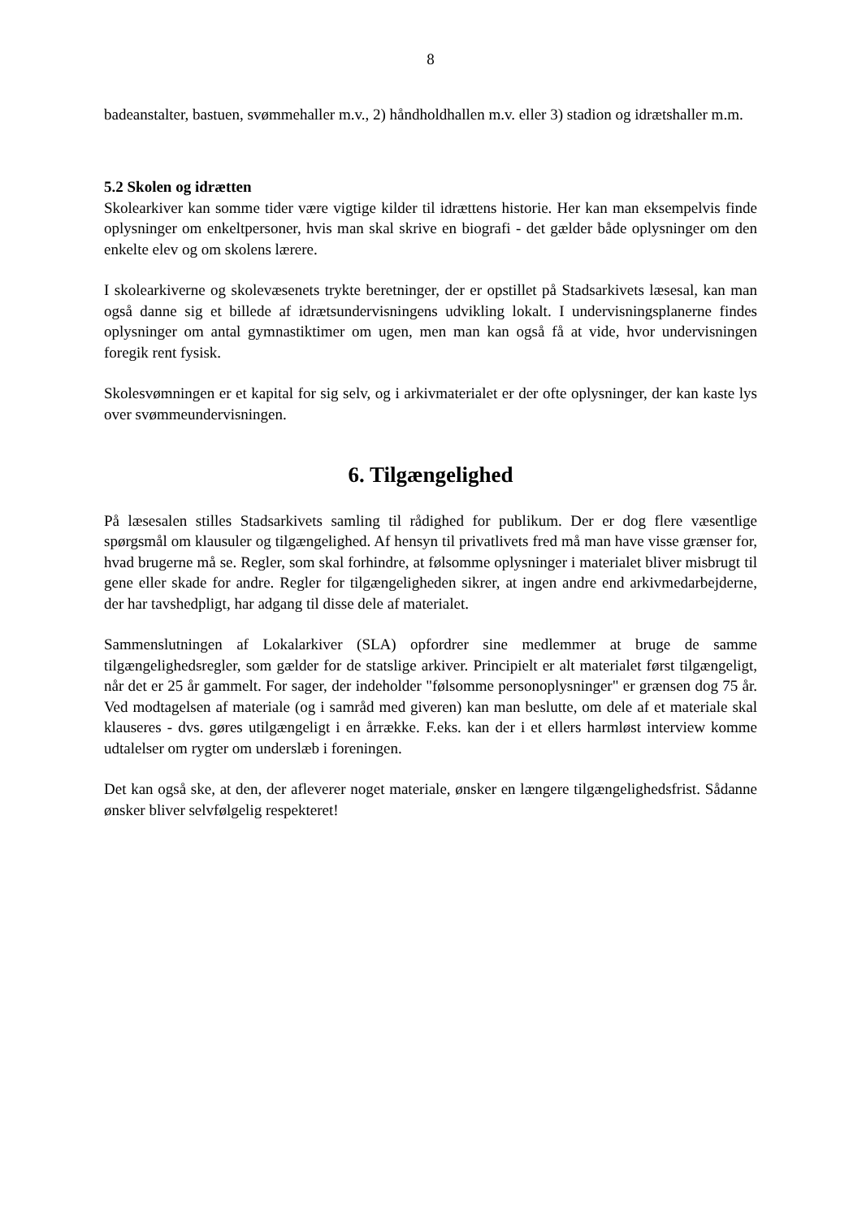8
badeanstalter, bastuen, svømmehaller m.v., 2) håndholdhallen m.v. eller 3) stadion og idrætshaller m.m.
5.2 Skolen og idrætten
Skolearkiver kan somme tider være vigtige kilder til idrættens historie. Her kan man eksempelvis finde oplysninger om enkeltpersoner, hvis man skal skrive en biografi - det gælder både oplysninger om den enkelte elev og om skolens lærere.
I skolearkiverne og skolevæsenets trykte beretninger, der er opstillet på Stadsarkivets læsesal, kan man også danne sig et billede af idrætsundervisningens udvikling lokalt. I undervisningsplanerne findes oplysninger om antal gymnastiktimer om ugen, men man kan også få at vide, hvor undervisningen foregik rent fysisk.
Skolesvømningen er et kapital for sig selv, og i arkivmaterialet er der ofte oplysninger, der kan kaste lys over svømmeundervisningen.
6. Tilgængelighed
På læsesalen stilles Stadsarkivets samling til rådighed for publikum. Der er dog flere væsentlige spørgsmål om klausuler og tilgængelighed. Af hensyn til privatlivets fred må man have visse grænser for, hvad brugerne må se. Regler, som skal forhindre, at følsomme oplysninger i materialet bliver misbrugt til gene eller skade for andre. Regler for tilgængeligheden sikrer, at ingen andre end arkivmedarbejderne, der har tavshedpligt, har adgang til disse dele af materialet.
Sammenslutningen af Lokalarkiver (SLA) opfordrer sine medlemmer at bruge de samme tilgængelighedsregler, som gælder for de statslige arkiver. Principielt er alt materialet først tilgængeligt, når det er 25 år gammelt. For sager, der indeholder "følsomme personoplysninger" er grænsen dog 75 år. Ved modtagelsen af materiale (og i samråd med giveren) kan man beslutte, om dele af et materiale skal klauseres - dvs. gøres utilgængeligt i en årrække. F.eks. kan der i et ellers harmløst interview komme udtalelser om rygter om underslæb i foreningen.
Det kan også ske, at den, der afleverer noget materiale, ønsker en længere tilgængelighedsfrist. Sådanne ønsker bliver selvfølgelig respekteret!